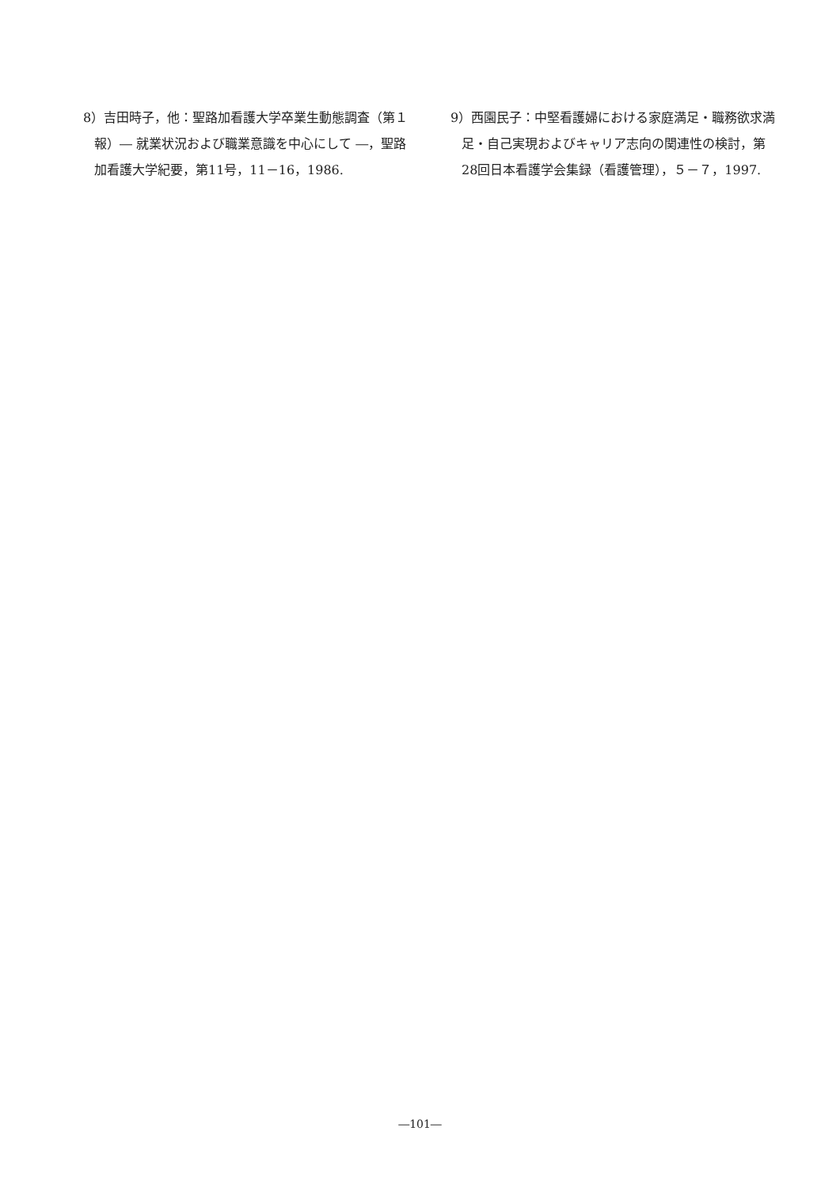8）吉田時子，他：聖路加看護大学卒業生動態調査（第１報）― 就業状況および職業意識を中心にして ―，聖路加看護大学紀要，第11号，11－16，1986.
9）西園民子：中堅看護婦における家庭満足・職務欲求満足・自己実現およびキャリア志向の関連性の検討，第28回日本看護学会集録（看護管理），５－７，1997.
―101―